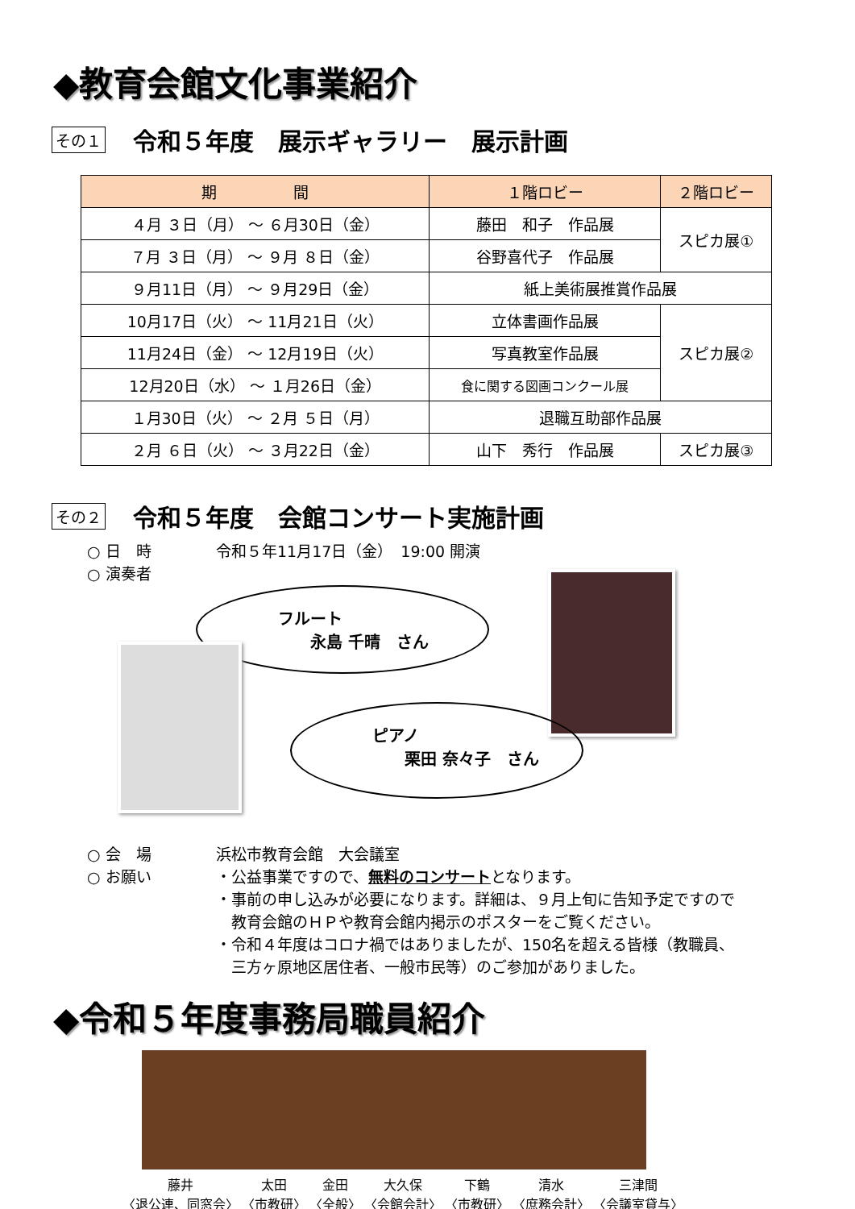◆教育会館文化事業紹介
その１
令和５年度　展示ギャラリー　展示計画
| 期 間 | １階ロビー | ２階ロビー |
| --- | --- | --- |
| ４月 ３日（月） ～ ６月30日（金） | 藤田 和子 作品展 | スピカ展① |
| ７月 ３日（月） ～ ９月 ８日（金） | 谷野喜代子 作品展 | |
| ９月11日（月） ～ ９月29日（金） | 紙上美術展推賞作品展 | |
| 10月17日（火） ～ 11月21日（火） | 立体書画作品展 | スピカ展② |
| 11月24日（金） ～ 12月19日（火） | 写真教室作品展 | |
| 12月20日（水） ～ １月26日（金） | 食に関する図画コンクール展 | |
| １月30日（火） ～ ２月 ５日（月） | 退職互助部作品展 | |
| ２月 ６日（火） ～ ３月22日（金） | 山下 秀行 作品展 | スピカ展③ |
その２
令和５年度　会館コンサート実施計画
○ 日　時 令和５年11月17日（金）　19:00 開演
○ 演奏者
フルート
　　永島 千晴　さん
ピアノ
　　栗田 奈々子　さん
○ 会　場 浜松市教育会館　大会議室
○ お願い ・公益事業ですので、無料のコンサートとなります。
・事前の申し込みが必要になります。詳細は、９月上旬に告知予定ですので
　教育会館のＨＰや教育会館内掲示のポスターをご覧ください。
・令和４年度はコロナ禍ではありましたが、150名を超える皆様（教職員、
　三方ヶ原地区居住者、一般市民等）のご参加がありました。
◆令和５年度事務局職員紹介
藤井
〈退公連、同窓会〉
太田
〈市教研〉
金田
〈全般〉
大久保
〈会館会計〉
下鶴
〈市教研〉
清水
〈庶務会計〉
三津間
〈会議室貸与〉